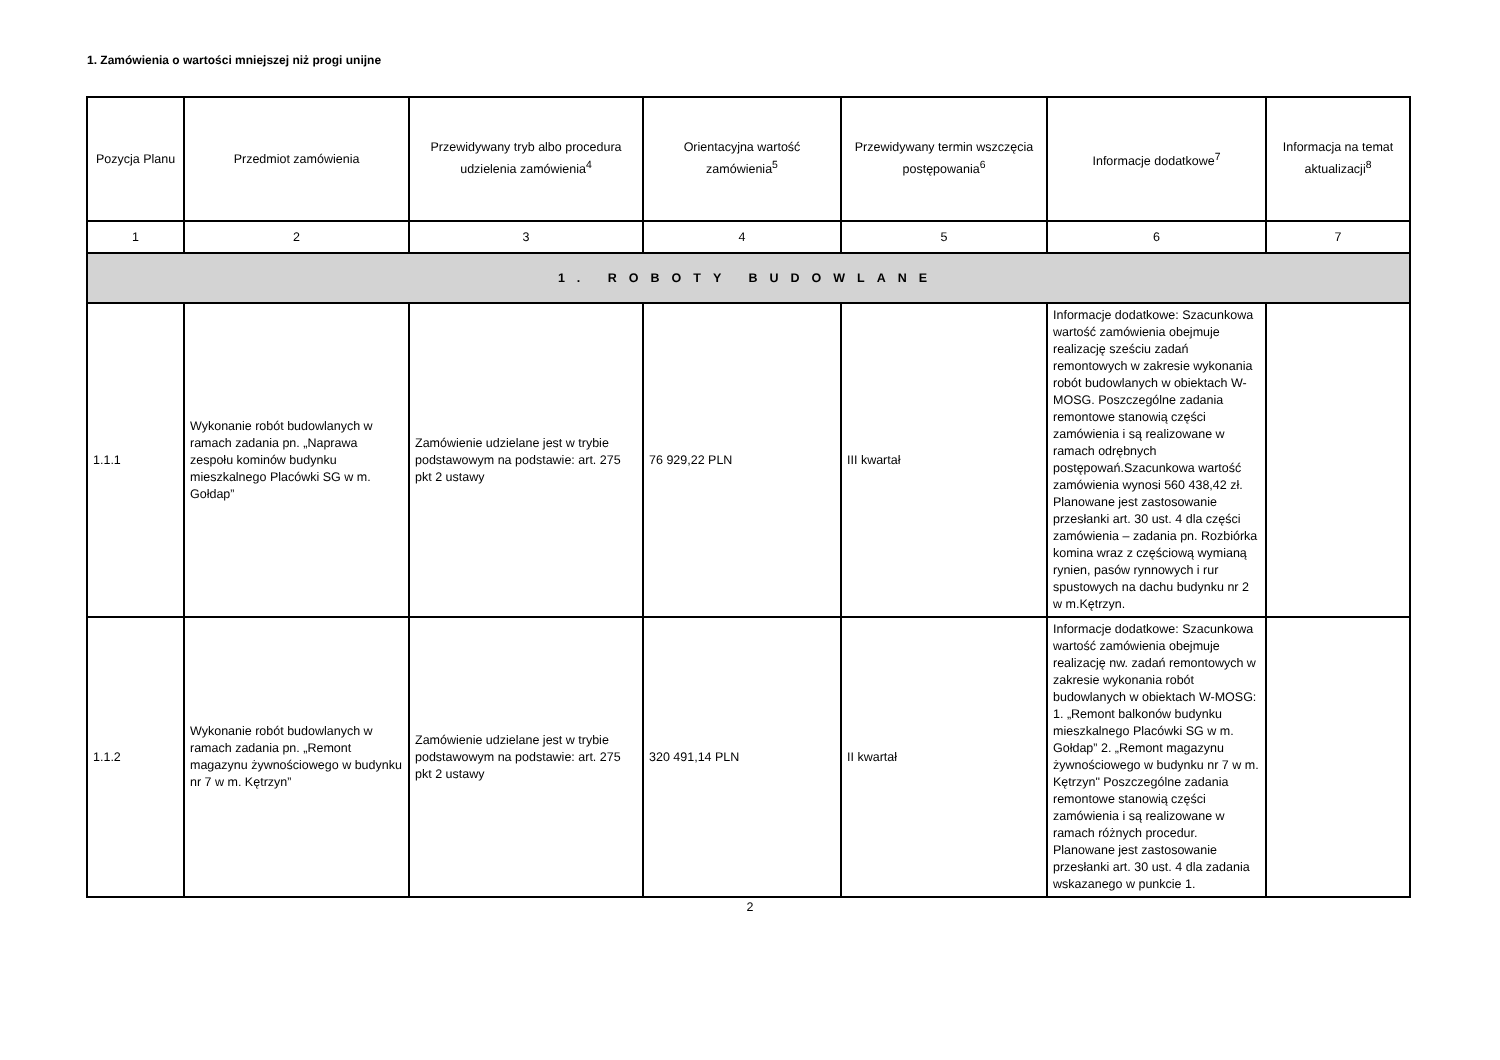1. Zamówienia o wartości mniejszej niż progi unijne
| Pozycja Planu | Przedmiot zamówienia | Przewidywany tryb albo procedura udzielenia zamówienia<sup>4</sup> | Orientacyjna wartość zamówienia<sup>5</sup> | Przewidywany termin wszczęcia postępowania<sup>6</sup> | Informacje dodatkowe<sup>7</sup> | Informacja na temat aktualizacji<sup>8</sup> |
| --- | --- | --- | --- | --- | --- | --- |
| 1 | 2 | 3 | 4 | 5 | 6 | 7 |
| 1. ROBOTY BUDOWLANE | | | | | | |
| 1.1.1 | Wykonanie robót budowlanych w ramach zadania pn. „Naprawa zespołu kominów budynku mieszkalnego Placówki SG w m. Gołdap” | Zamówienie udzielane jest w trybie podstawowym na podstawie: art. 275 pkt 2 ustawy | 76 929,22 PLN | III kwartał | Informacje dodatkowe: Szacunkowa wartość zamówienia obejmuje realizację sześciu zadań remontowych w zakresie wykonania robót budowlanych w obiektach W-MOSG. Poszczególne zadania remontowe stanowią części zamówienia i są realizowane w ramach odrębnych postępowań.Szacunkowa wartość zamówienia wynosi 560 438,42 zł. Planowane jest zastosowanie przesłanki art. 30 ust. 4 dla części zamówienia – zadania pn. Rozbiórka komina wraz z częściową wymianą rynien, pasów rynnowych i rur spustowych na dachu budynku nr 2 w m.Kętrzyn. | |
| 1.1.2 | Wykonanie robót budowlanych w ramach zadania pn. „Remont magazynu żywnościowego w budynku nr 7 w m. Kętrzyn” | Zamówienie udzielane jest w trybie podstawowym na podstawie: art. 275 pkt 2 ustawy | 320 491,14 PLN | II kwartał | Informacje dodatkowe: Szacunkowa wartość zamówienia obejmuje realizację nw. zadań remontowych w zakresie wykonania robót budowlanych w obiektach W-MOSG: 1. „Remont balkonów budynku mieszkalnego Placówki SG w m. Gołdap” 2. „Remont magazynu żywnościowego w budynku nr 7 w m. Kętrzyn" Poszczególne zadania remontowe stanowią części zamówienia i są realizowane w ramach różnych procedur. Planowane jest zastosowanie przesłanki art. 30 ust. 4 dla zadania wskazanego w punkcie 1. | |
2